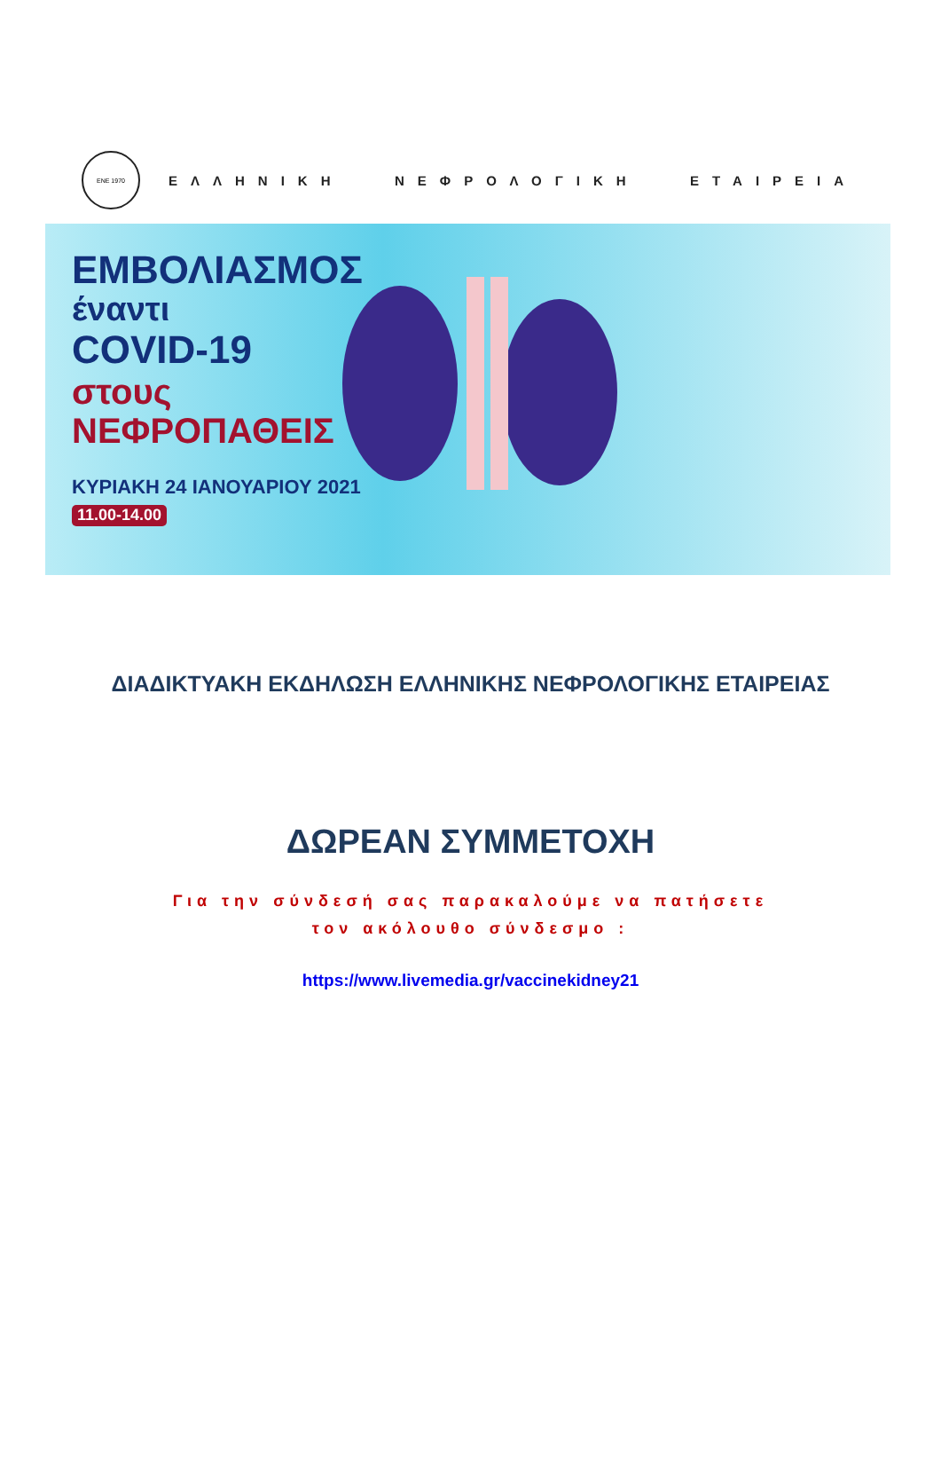ΕΝΕ 1970
ΕΛΛΗΝΙΚΗ ΝΕΦΡΟΛΟΓΙΚΗ ΕΤΑΙΡΕΙΑ
ΕΜΒΟΛΙΑΣΜΟΣ
έναντι
COVID-19
στους
ΝΕΦΡΟΠΑΘΕΙΣ
ΚΥΡΙΑΚΗ 24 ΙΑΝΟΥΑΡΙΟΥ 2021
11.00-14.00
ΔΙΑΔΙΚΤΥΑΚΗ ΕΚΔΗΛΩΣΗ ΕΛΛΗΝΙΚΗΣ ΝΕΦΡΟΛΟΓΙΚΗΣ ΕΤΑΙΡΕΙΑΣ
ΔΩΡΕΑΝ ΣΥΜΜΕΤΟΧΗ
Για την σύνδεσή σας παρακαλούμε να πατήσετε
τον ακόλουθο σύνδεσμο :
https://www.livemedia.gr/vaccinekidney21